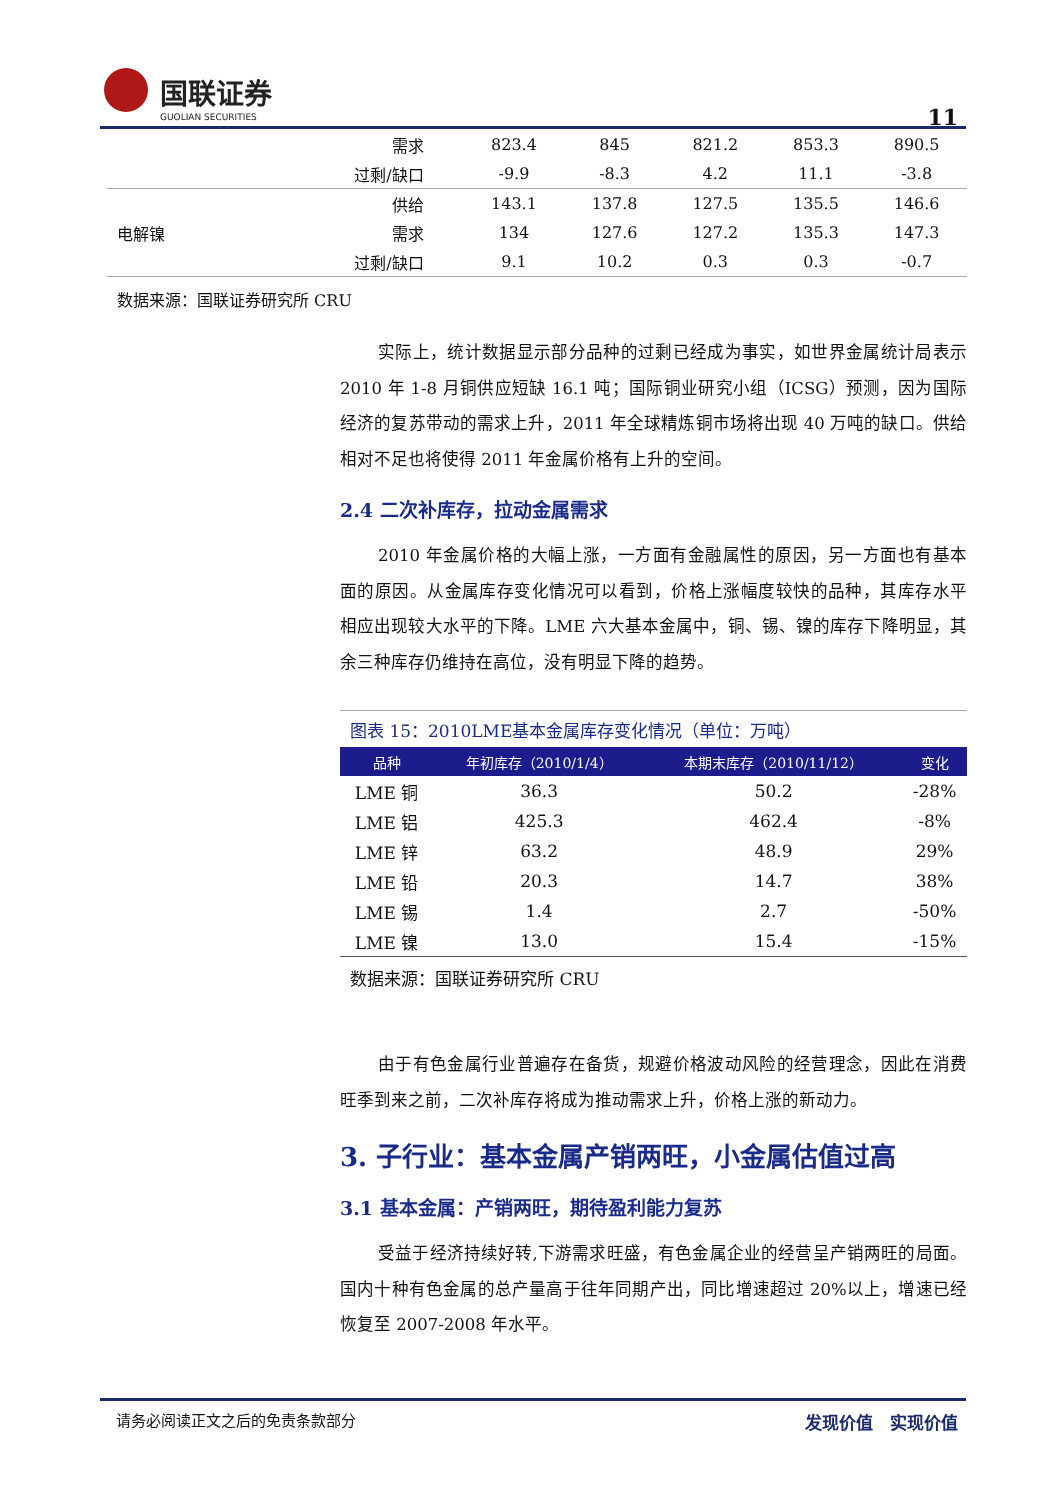国联证券
GUOLIAN SECURITIES
11
| | 需求 | 823.4 | 845 | 821.2 | 853.3 | 890.5 |
| | 过剩/缺口 | -9.9 | -8.3 | 4.2 | 11.1 | -3.8 |
| 电解镍 | 供给 | 143.1 | 137.8 | 127.5 | 135.5 | 146.6 |
| | 需求 | 134 | 127.6 | 127.2 | 135.3 | 147.3 |
| | 过剩/缺口 | 9.1 | 10.2 | 0.3 | 0.3 | -0.7 |
| 数据来源：国联证券研究所 CRU | | | | | | |
实际上，统计数据显示部分品种的过剩已经成为事实，如世界金属统计局表示 2010 年 1-8 月铜供应短缺 16.1 吨；国际铜业研究小组（ICSG）预测，因为国际经济的复苏带动的需求上升，2011 年全球精炼铜市场将出现 40 万吨的缺口。供给相对不足也将使得 2011 年金属价格有上升的空间。
2.4 二次补库存，拉动金属需求
2010 年金属价格的大幅上涨，一方面有金融属性的原因，另一方面也有基本面的原因。从金属库存变化情况可以看到，价格上涨幅度较快的品种，其库存水平相应出现较大水平的下降。LME 六大基本金属中，铜、锡、镍的库存下降明显，其余三种库存仍维持在高位，没有明显下降的趋势。
| 图表 15：2010LME基本金属库存变化情况（单位：万吨） | | | |
| 品种 | 年初库存（2010/1/4） | 本期末库存（2010/11/12） | 变化 |
| LME 铜 | 36.3 | 50.2 | -28% |
| LME 铝 | 425.3 | 462.4 | -8% |
| LME 锌 | 63.2 | 48.9 | 29% |
| LME 铅 | 20.3 | 14.7 | 38% |
| LME 锡 | 1.4 | 2.7 | -50% |
| LME 镍 | 13.0 | 15.4 | -15% |
| 数据来源：国联证券研究所 CRU | | | |
由于有色金属行业普遍存在备货，规避价格波动风险的经营理念，因此在消费旺季到来之前，二次补库存将成为推动需求上升，价格上涨的新动力。
3. 子行业：基本金属产销两旺，小金属估值过高
3.1 基本金属：产销两旺，期待盈利能力复苏
受益于经济持续好转,下游需求旺盛，有色金属企业的经营呈产销两旺的局面。国内十种有色金属的总产量高于往年同期产出，同比增速超过 20%以上，增速已经恢复至 2007-2008 年水平。
请务必阅读正文之后的免责条款部分 发现价值　实现价值